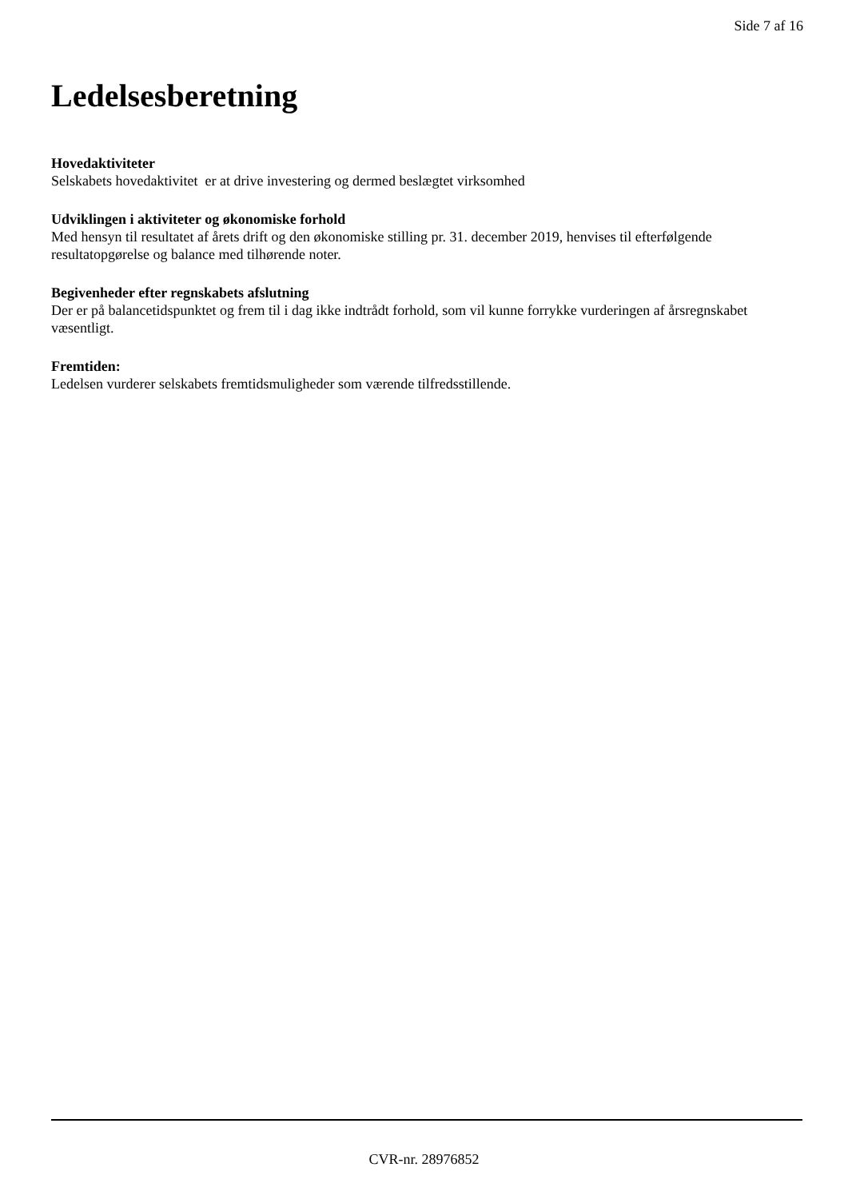Side 7 af 16
Ledelsesberetning
Hovedaktiviteter
Selskabets hovedaktivitet er at drive investering og dermed beslægtet virksomhed
Udviklingen i aktiviteter og økonomiske forhold
Med hensyn til resultatet af årets drift og den økonomiske stilling pr. 31. december 2019, henvises til efterfølgende resultatopgørelse og balance med tilhørende noter.
Begivenheder efter regnskabets afslutning
Der er på balancetidspunktet og frem til i dag ikke indtrådt forhold, som vil kunne forrykke vurderingen af årsregnskabet væsentligt.
Fremtiden:
Ledelsen vurderer selskabets fremtidsmuligheder som værende tilfredsstillende.
CVR-nr. 28976852